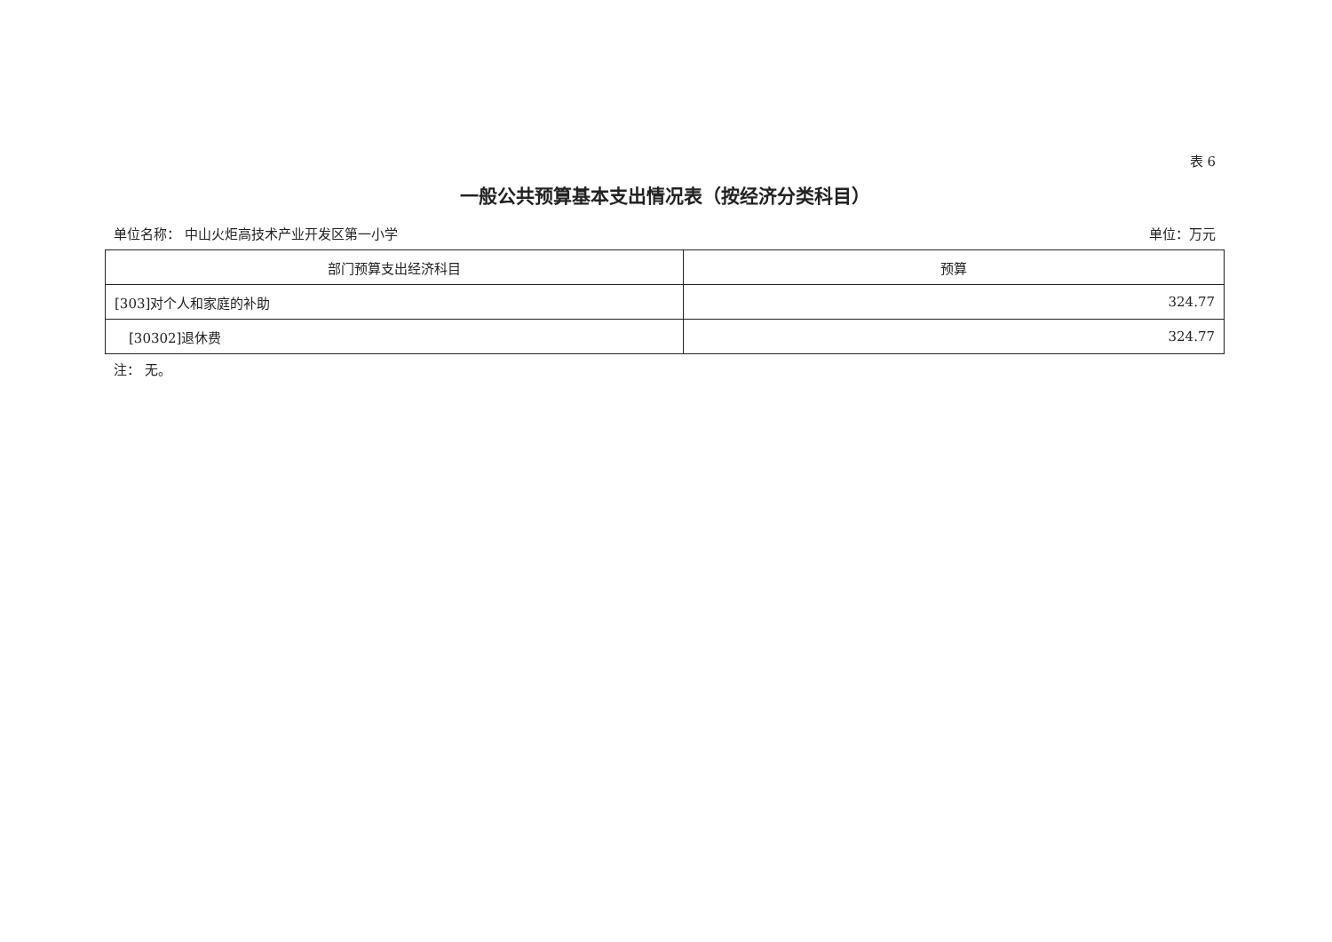表 6
一般公共预算基本支出情况表（按经济分类科目）
单位名称： 中山火炬高技术产业开发区第一小学 单位：万元
| 部门预算支出经济科目 | 预算 |
| --- | --- |
| [303]对个人和家庭的补助 | 324.77 |
| [30302]退休费 | 324.77 |
注： 无。